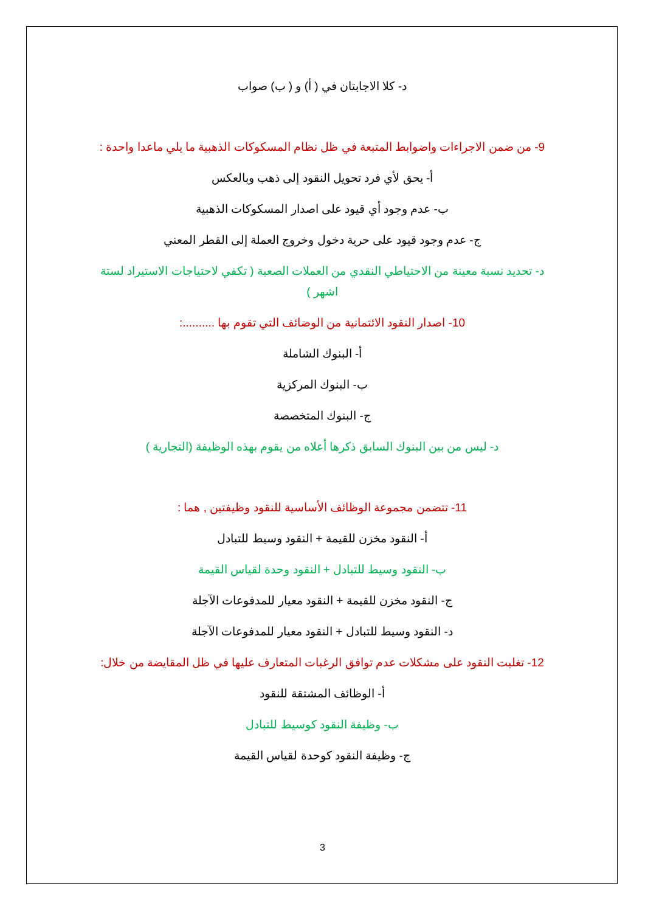د- كلا الاجابتان في ( أ) و ( ب) صواب
9- من ضمن الاجراءات واضوابط المتبعة في ظل نظام المسكوكات الذهبية ما يلي ماعدا واحدة :
أ- يحق لأي فرد تحويل النقود إلى ذهب وبالعكس
ب- عدم وجود أي قيود على اصدار المسكوكات الذهبية
ج- عدم وجود قيود على حرية دخول وخروج العملة إلى القطر المعني
د- تحديد نسبة معينة من الاحتياطي النقدي من العملات الصعبة ( تكفي لاحتياجات الاستيراد لستة اشهر )
10- اصدار النقود الائتمانية من الوضائف التي تقوم بها ..........:
أ- البنوك الشاملة
ب- البنوك المركزية
ج- البنوك المتخصصة
د- ليس من بين البنوك السابق ذكرها أعلاه من يقوم بهذه الوظيفة (التجارية )
11- تتضمن مجموعة الوظائف الأساسية للنقود وظيفتين , هما :
أ- النقود مخزن للقيمة + النقود وسيط للتبادل
ب- النقود وسيط للتبادل + النقود وحدة لقياس القيمة
ج- النقود مخزن للقيمة + النقود معيار للمدفوعات الآجلة
د- النقود وسيط للتبادل + النقود معيار للمدفوعات الآجلة
12- تغلبت النقود على مشكلات عدم توافق الرغبات المتعارف عليها في ظل المقايضة من خلال:
أ- الوظائف المشتقة للنقود
ب- وظيفة النقود كوسيط للتبادل
ج- وظيفة النقود كوحدة لقياس القيمة
3